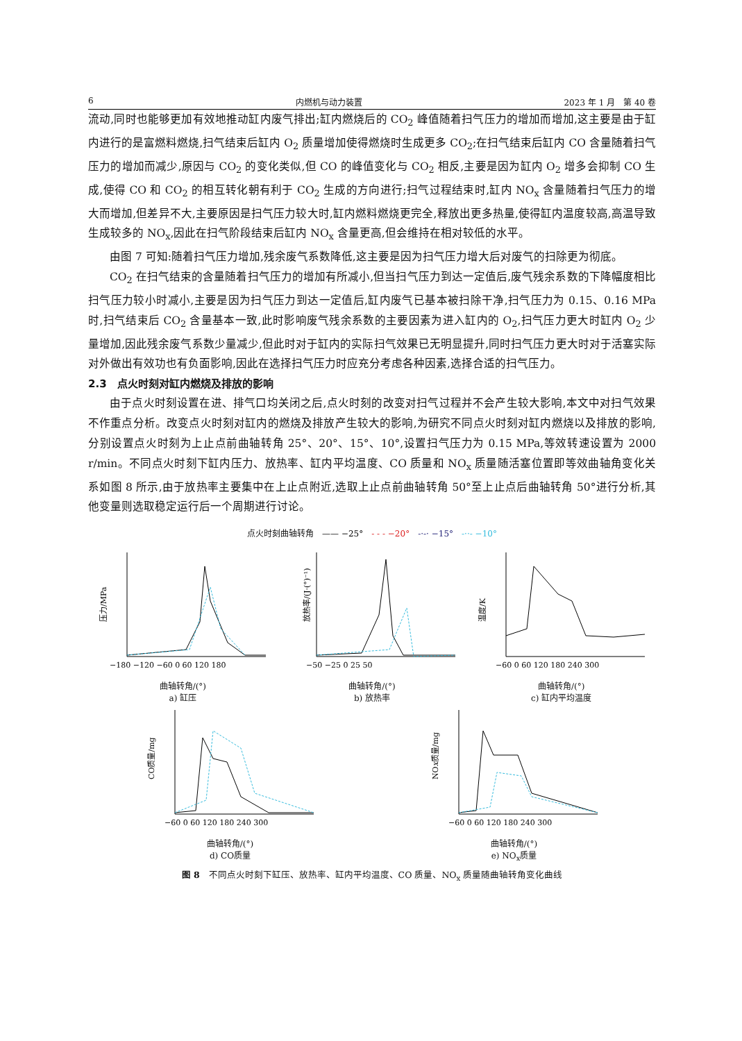6 内燃机与动力装置 2023 年 1 月　第 40 卷
流动,同时也能够更加有效地推动缸内废气排出;缸内燃烧后的 CO<sub>2</sub> 峰值随着扫气压力的增加而增加,这主要是由于缸内进行的是富燃料燃烧,扫气结束后缸内 O<sub>2</sub> 质量增加使得燃烧时生成更多 CO<sub>2</sub>;在扫气结束后缸内 CO 含量随着扫气压力的增加而减少,原因与 CO<sub>2</sub> 的变化类似,但 CO 的峰值变化与 CO<sub>2</sub> 相反,主要是因为缸内 O<sub>2</sub> 增多会抑制 CO 生成,使得 CO 和 CO<sub>2</sub> 的相互转化朝有利于 CO<sub>2</sub> 生成的方向进行;扫气过程结束时,缸内 NO<sub>x</sub> 含量随着扫气压力的增大而增加,但差异不大,主要原因是扫气压力较大时,缸内燃料燃烧更完全,释放出更多热量,使得缸内温度较高,高温导致生成较多的 NO<sub>x</sub>,因此在扫气阶段结束后缸内 NO<sub>x</sub> 含量更高,但会维持在相对较低的水平。
由图 7 可知:随着扫气压力增加,残余废气系数降低,这主要是因为扫气压力增大后对废气的扫除更为彻底。
CO<sub>2</sub> 在扫气结束的含量随着扫气压力的增加有所减小,但当扫气压力到达一定值后,废气残余系数的下降幅度相比扫气压力较小时减小,主要是因为扫气压力到达一定值后,缸内废气已基本被扫除干净,扫气压力为 0.15、0.16 MPa 时,扫气结束后 CO<sub>2</sub> 含量基本一致,此时影响废气残余系数的主要因素为进入缸内的 O<sub>2</sub>,扫气压力更大时缸内 O<sub>2</sub> 少量增加,因此残余废气系数少量减少,但此时对于缸内的实际扫气效果已无明显提升,同时扫气压力更大时对于活塞实际对外做出有效功也有负面影响,因此在选择扫气压力时应充分考虑各种因素,选择合适的扫气压力。
2.3　点火时刻对缸内燃烧及排放的影响
由于点火时刻设置在进、排气口均关闭之后,点火时刻的改变对扫气过程并不会产生较大影响,本文中对扫气效果不作重点分析。改变点火时刻对缸内的燃烧及排放产生较大的影响,为研究不同点火时刻对缸内燃烧以及排放的影响,分别设置点火时刻为上止点前曲轴转角 25°、20°、15°、10°,设置扫气压力为 0.15 MPa,等效转速设置为 2000 r/min。不同点火时刻下缸内压力、放热率、缸内平均温度、CO 质量和 NO<sub>x</sub> 质量随活塞位置即等效曲轴角变化关系如图 8 所示,由于放热率主要集中在上止点附近,选取上止点前曲轴转角 50°至上止点后曲轴转角 50°进行分析,其他变量则选取稳定运行后一个周期进行讨论。
点火时刻曲轴转角　—— −25°　- - - −20°　-·-· −15°　-··- −10°
压力/MPa
−180 −120 −60 0 60 120 180
曲轴转角/(°)
a) 缸压
放热率/(J·(°)⁻¹)
−50 −25 0 25 50
曲轴转角/(°)
b) 放热率
温度/K
−60 0 60 120 180 240 300
曲轴转角/(°)
c) 缸内平均温度
CO质量/mg
−60 0 60 120 180 240 300
曲轴转角/(°)
d) CO质量
NOx质量/mg
−60 0 60 120 180 240 300
曲轴转角/(°)
e) NO<sub>x</sub>质量
图 8　不同点火时刻下缸压、放热率、缸内平均温度、CO 质量、NO<sub>x</sub> 质量随曲轴转角变化曲线